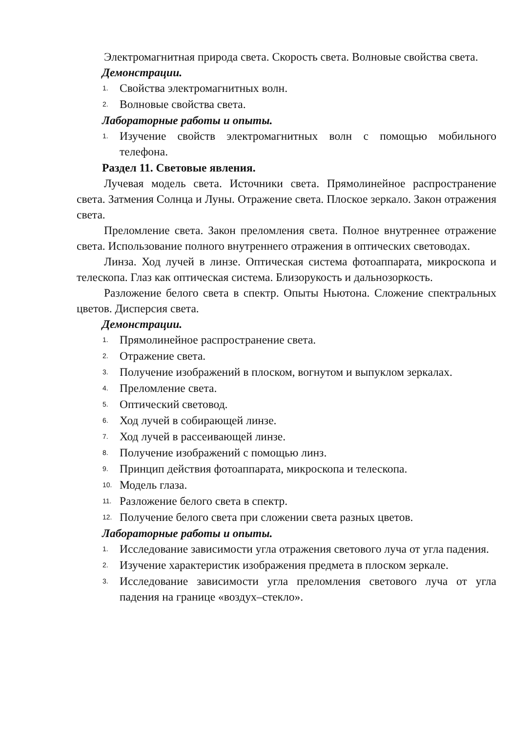Электромагнитная природа света. Скорость света. Волновые свойства света.
Демонстрации.
1. Свойства электромагнитных волн.
2. Волновые свойства света.
Лабораторные работы и опыты.
1. Изучение свойств электромагнитных волн с помощью мобильного телефона.
Раздел 11. Световые явления.
Лучевая модель света. Источники света. Прямолинейное распространение света. Затмения Солнца и Луны. Отражение света. Плоское зеркало. Закон отражения света.
Преломление света. Закон преломления света. Полное внутреннее отражение света. Использование полного внутреннего отражения в оптических световодах.
Линза. Ход лучей в линзе. Оптическая система фотоаппарата, микроскопа и телескопа. Глаз как оптическая система. Близорукость и дальнозоркость.
Разложение белого света в спектр. Опыты Ньютона. Сложение спектральных цветов. Дисперсия света.
Демонстрации.
1. Прямолинейное распространение света.
2. Отражение света.
3. Получение изображений в плоском, вогнутом и выпуклом зеркалах.
4. Преломление света.
5. Оптический световод.
6. Ход лучей в собирающей линзе.
7. Ход лучей в рассеивающей линзе.
8. Получение изображений с помощью линз.
9. Принцип действия фотоаппарата, микроскопа и телескопа.
10. Модель глаза.
11. Разложение белого света в спектр.
12. Получение белого света при сложении света разных цветов.
Лабораторные работы и опыты.
1. Исследование зависимости угла отражения светового луча от угла падения.
2. Изучение характеристик изображения предмета в плоском зеркале.
3. Исследование зависимости угла преломления светового луча от угла падения на границе «воздух–стекло».